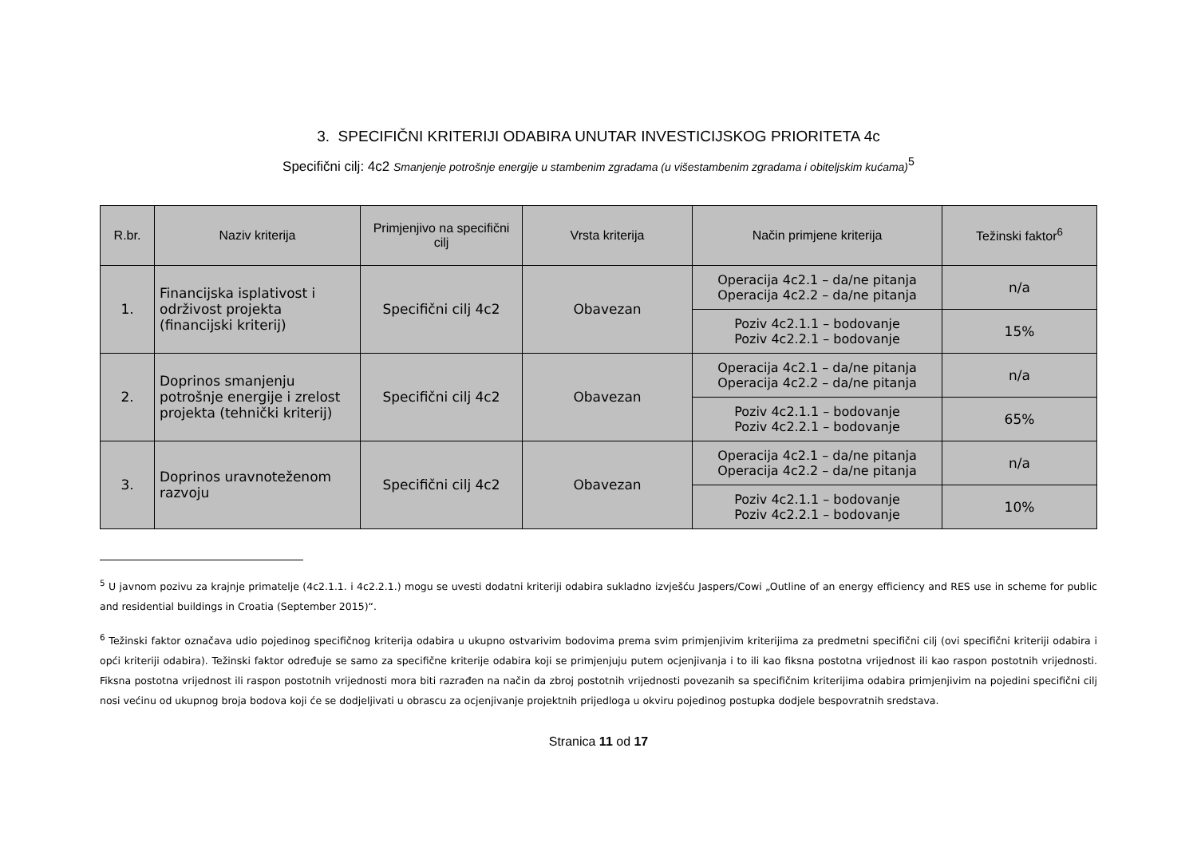3. SPECIFIČNI KRITERIJI ODABIRA UNUTAR INVESTICIJSKOG PRIORITETA 4c
Specifični cilj: 4c2 Smanjenje potrošnje energije u stambenim zgradama (u višestambenim zgradama i obiteljskim kućama)<sup>5</sup>
| R.br. | Naziv kriterija | Primjenjivo na specifični cilj | Vrsta kriterija | Način primjene kriterija | Težinski faktor<sup>6</sup> |
| --- | --- | --- | --- | --- | --- |
| 1. | Financijska isplativost i održivost projekta (financijski kriterij) | Specifični cilj 4c2 | Obavezan | Operacija 4c2.1 – da/ne pitanja Operacija 4c2.2 – da/ne pitanja | n/a |
| | | | | Poziv 4c2.1.1 – bodovanje Poziv 4c2.2.1 – bodovanje | 15% |
| 2. | Doprinos smanjenju potrošnje energije i zrelost projekta (tehnički kriterij) | Specifični cilj 4c2 | Obavezan | Operacija 4c2.1 – da/ne pitanja Operacija 4c2.2 – da/ne pitanja | n/a |
| | | | | Poziv 4c2.1.1 – bodovanje Poziv 4c2.2.1 – bodovanje | 65% |
| 3. | Doprinos uravnoteženom razvoju | Specifični cilj 4c2 | Obavezan | Operacija 4c2.1 – da/ne pitanja Operacija 4c2.2 – da/ne pitanja | n/a |
| | | | | Poziv 4c2.1.1 – bodovanje Poziv 4c2.2.1 – bodovanje | 10% |
<sup>5</sup> U javnom pozivu za krajnje primatelje (4c2.1.1. i 4c2.2.1.) mogu se uvesti dodatni kriteriji odabira sukladno izvješću Jaspers/Cowi „Outline of an energy efficiency and RES use in scheme for public and residential buildings in Croatia (September 2015)“.
<sup>6</sup> Težinski faktor označava udio pojedinog specifičnog kriterija odabira u ukupno ostvarivim bodovima prema svim primjenjivim kriterijima za predmetni specifični cilj (ovi specifični kriteriji odabira i opći kriteriji odabira). Težinski faktor određuje se samo za specifične kriterije odabira koji se primjenjuju putem ocjenjivanja i to ili kao fiksna postotna vrijednost ili kao raspon postotnih vrijednosti. Fiksna postotna vrijednost ili raspon postotnih vrijednosti mora biti razrađen na način da zbroj postotnih vrijednosti povezanih sa specifičnim kriterijima odabira primjenjivim na pojedini specifični cilj nosi većinu od ukupnog broja bodova koji će se dodjeljivati u obrascu za ocjenjivanje projektnih prijedloga u okviru pojedinog postupka dodjele bespovratnih sredstava.
Stranica 11 od 17